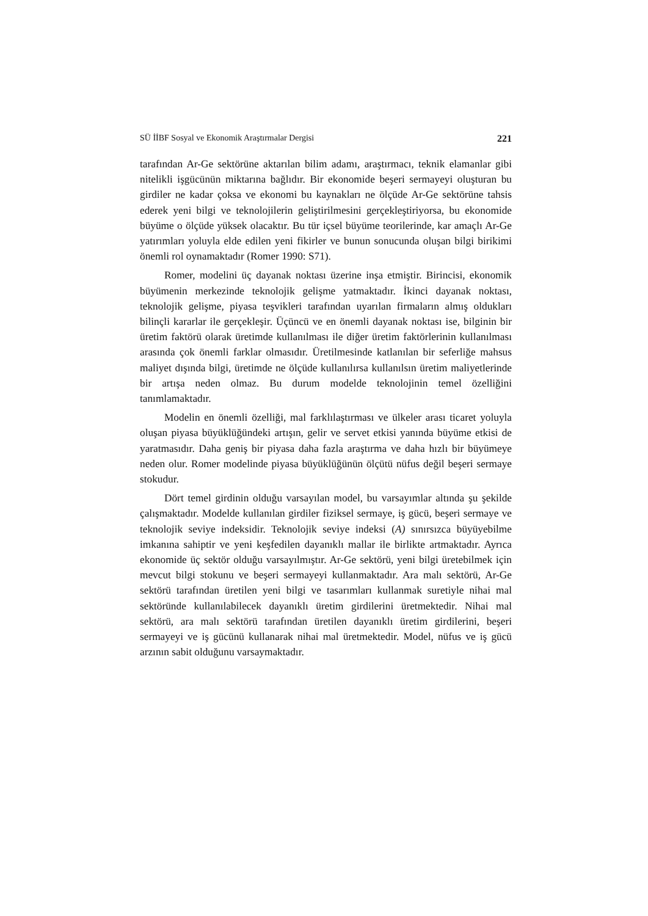SÜ İİBF Sosyal ve Ekonomik Araştırmalar Dergisi 221
tarafından Ar-Ge sektörüne aktarılan bilim adamı, araştırmacı, teknik elamanlar gibi nitelikli işgücünün miktarına bağlıdır. Bir ekonomide beşeri sermayeyi oluşturan bu girdiler ne kadar çoksa ve ekonomi bu kaynakları ne ölçüde Ar-Ge sektörüne tahsis ederek yeni bilgi ve teknolojilerin geliştirilmesini gerçekleştiriyorsa, bu ekonomide büyüme o ölçüde yüksek olacaktır. Bu tür içsel büyüme teorilerinde, kar amaçlı Ar-Ge yatırımları yoluyla elde edilen yeni fikirler ve bunun sonucunda oluşan bilgi birikimi önemli rol oynamaktadır (Romer 1990: S71).
Romer, modelini üç dayanak noktası üzerine inşa etmiştir. Birincisi, ekonomik büyümenin merkezinde teknolojik gelişme yatmaktadır. İkinci dayanak noktası, teknolojik gelişme, piyasa teşvikleri tarafından uyarılan firmaların almış oldukları bilinçli kararlar ile gerçekleşir. Üçüncü ve en önemli dayanak noktası ise, bilginin bir üretim faktörü olarak üretimde kullanılması ile diğer üretim faktörlerinin kullanılması arasında çok önemli farklar olmasıdır. Üretilmesinde katlanılan bir seferliğe mahsus maliyet dışında bilgi, üretimde ne ölçüde kullanılırsa kullanılsın üretim maliyetlerinde bir artışa neden olmaz. Bu durum modelde teknolojinin temel özelliğini tanımlamaktadır.
Modelin en önemli özelliği, mal farklılaştırması ve ülkeler arası ticaret yoluyla oluşan piyasa büyüklüğündeki artışın, gelir ve servet etkisi yanında büyüme etkisi de yaratmasıdır. Daha geniş bir piyasa daha fazla araştırma ve daha hızlı bir büyümeye neden olur. Romer modelinde piyasa büyüklüğünün ölçütü nüfus değil beşeri sermaye stokudur.
Dört temel girdinin olduğu varsayılan model, bu varsayımlar altında şu şekilde çalışmaktadır. Modelde kullanılan girdiler fiziksel sermaye, iş gücü, beşeri sermaye ve teknolojik seviye indeksidir. Teknolojik seviye indeksi (A) sınırsızca büyüyebilme imkanına sahiptir ve yeni keşfedilen dayanıklı mallar ile birlikte artmaktadır. Ayrıca ekonomide üç sektör olduğu varsayılmıştır. Ar-Ge sektörü, yeni bilgi üretebilmek için mevcut bilgi stokunu ve beşeri sermayeyi kullanmaktadır. Ara malı sektörü, Ar-Ge sektörü tarafından üretilen yeni bilgi ve tasarımları kullanmak suretiyle nihai mal sektöründe kullanılabilecek dayanıklı üretim girdilerini üretmektedir. Nihai mal sektörü, ara malı sektörü tarafından üretilen dayanıklı üretim girdilerini, beşeri sermayeyi ve iş gücünü kullanarak nihai mal üretmektedir. Model, nüfus ve iş gücü arzının sabit olduğunu varsaymaktadır.